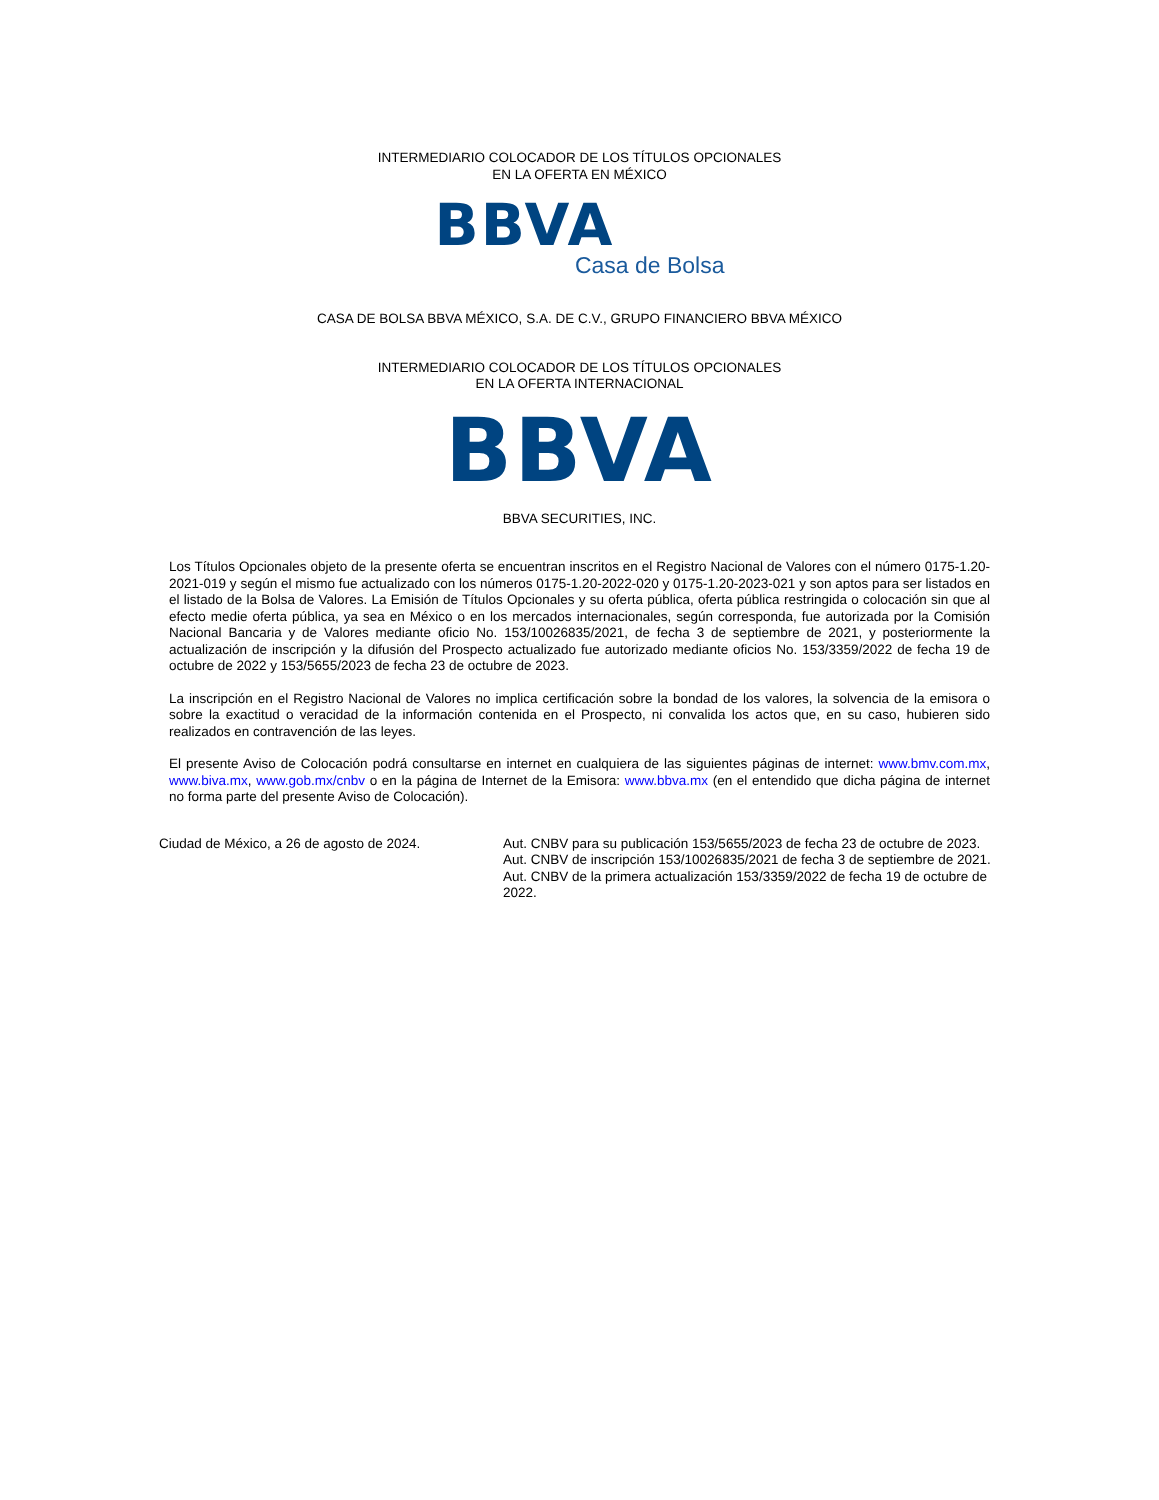INTERMEDIARIO COLOCADOR DE LOS TÍTULOS OPCIONALES
EN LA OFERTA EN MÉXICO
BBVA
Casa de Bolsa
CASA DE BOLSA BBVA MÉXICO, S.A. DE C.V., GRUPO FINANCIERO BBVA MÉXICO
INTERMEDIARIO COLOCADOR DE LOS TÍTULOS OPCIONALES
EN LA OFERTA INTERNACIONAL
BBVA
BBVA SECURITIES, INC.
Los Títulos Opcionales objeto de la presente oferta se encuentran inscritos en el Registro Nacional de Valores con el número 0175-1.20-2021-019 y según el mismo fue actualizado con los números 0175-1.20-2022-020 y 0175-1.20-2023-021 y son aptos para ser listados en el listado de la Bolsa de Valores. La Emisión de Títulos Opcionales y su oferta pública, oferta pública restringida o colocación sin que al efecto medie oferta pública, ya sea en México o en los mercados internacionales, según corresponda, fue autorizada por la Comisión Nacional Bancaria y de Valores mediante oficio No. 153/10026835/2021, de fecha 3 de septiembre de 2021, y posteriormente la actualización de inscripción y la difusión del Prospecto actualizado fue autorizado mediante oficios No. 153/3359/2022 de fecha 19 de octubre de 2022 y 153/5655/2023 de fecha 23 de octubre de 2023.
La inscripción en el Registro Nacional de Valores no implica certificación sobre la bondad de los valores, la solvencia de la emisora o sobre la exactitud o veracidad de la información contenida en el Prospecto, ni convalida los actos que, en su caso, hubieren sido realizados en contravención de las leyes.
El presente Aviso de Colocación podrá consultarse en internet en cualquiera de las siguientes páginas de internet: www.bmv.com.mx, www.biva.mx, www.gob.mx/cnbv o en la página de Internet de la Emisora: www.bbva.mx (en el entendido que dicha página de internet no forma parte del presente Aviso de Colocación).
Ciudad de México, a 26 de agosto de 2024. Aut. CNBV para su publicación 153/5655/2023 de fecha 23 de octubre de 2023.
Aut. CNBV de inscripción 153/10026835/2021 de fecha 3 de septiembre de 2021.
Aut. CNBV de la primera actualización 153/3359/2022 de fecha 19 de octubre de 2022.